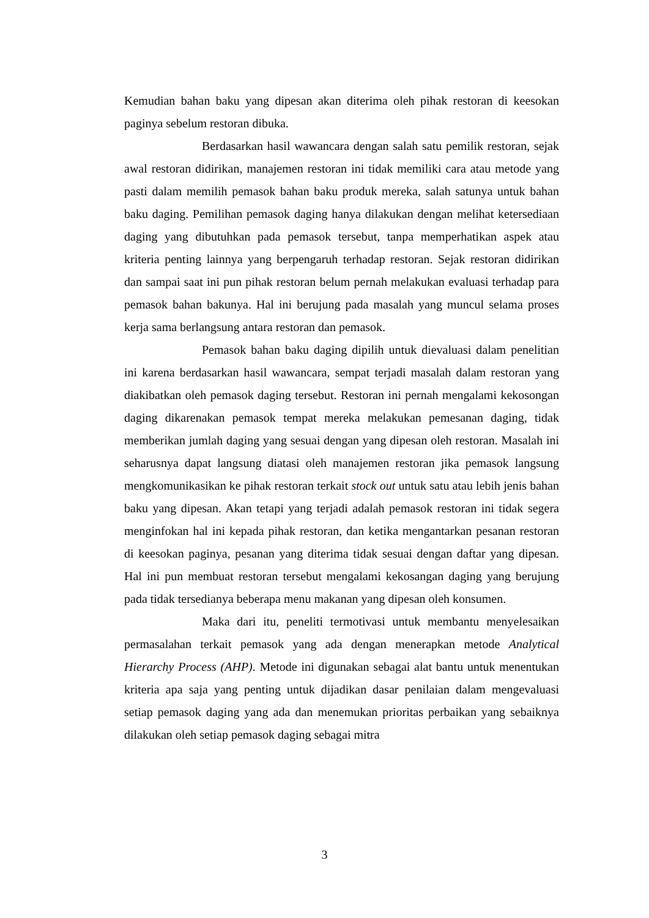Kemudian bahan baku yang dipesan akan diterima oleh pihak restoran di keesokan paginya sebelum restoran dibuka.
Berdasarkan hasil wawancara dengan salah satu pemilik restoran, sejak awal restoran didirikan, manajemen restoran ini tidak memiliki cara atau metode yang pasti dalam memilih pemasok bahan baku produk mereka, salah satunya untuk bahan baku daging. Pemilihan pemasok daging hanya dilakukan dengan melihat ketersediaan daging yang dibutuhkan pada pemasok tersebut, tanpa memperhatikan aspek atau kriteria penting lainnya yang berpengaruh terhadap restoran. Sejak restoran didirikan dan sampai saat ini pun pihak restoran belum pernah melakukan evaluasi terhadap para pemasok bahan bakunya. Hal ini berujung pada masalah yang muncul selama proses kerja sama berlangsung antara restoran dan pemasok.
Pemasok bahan baku daging dipilih untuk dievaluasi dalam penelitian ini karena berdasarkan hasil wawancara, sempat terjadi masalah dalam restoran yang diakibatkan oleh pemasok daging tersebut. Restoran ini pernah mengalami kekosongan daging dikarenakan pemasok tempat mereka melakukan pemesanan daging, tidak memberikan jumlah daging yang sesuai dengan yang dipesan oleh restoran. Masalah ini seharusnya dapat langsung diatasi oleh manajemen restoran jika pemasok langsung mengkomunikasikan ke pihak restoran terkait stock out untuk satu atau lebih jenis bahan baku yang dipesan. Akan tetapi yang terjadi adalah pemasok restoran ini tidak segera menginfokan hal ini kepada pihak restoran, dan ketika mengantarkan pesanan restoran di keesokan paginya, pesanan yang diterima tidak sesuai dengan daftar yang dipesan. Hal ini pun membuat restoran tersebut mengalami kekosangan daging yang berujung pada tidak tersedianya beberapa menu makanan yang dipesan oleh konsumen.
Maka dari itu, peneliti termotivasi untuk membantu menyelesaikan permasalahan terkait pemasok yang ada dengan menerapkan metode Analytical Hierarchy Process (AHP). Metode ini digunakan sebagai alat bantu untuk menentukan kriteria apa saja yang penting untuk dijadikan dasar penilaian dalam mengevaluasi setiap pemasok daging yang ada dan menemukan prioritas perbaikan yang sebaiknya dilakukan oleh setiap pemasok daging sebagai mitra
3